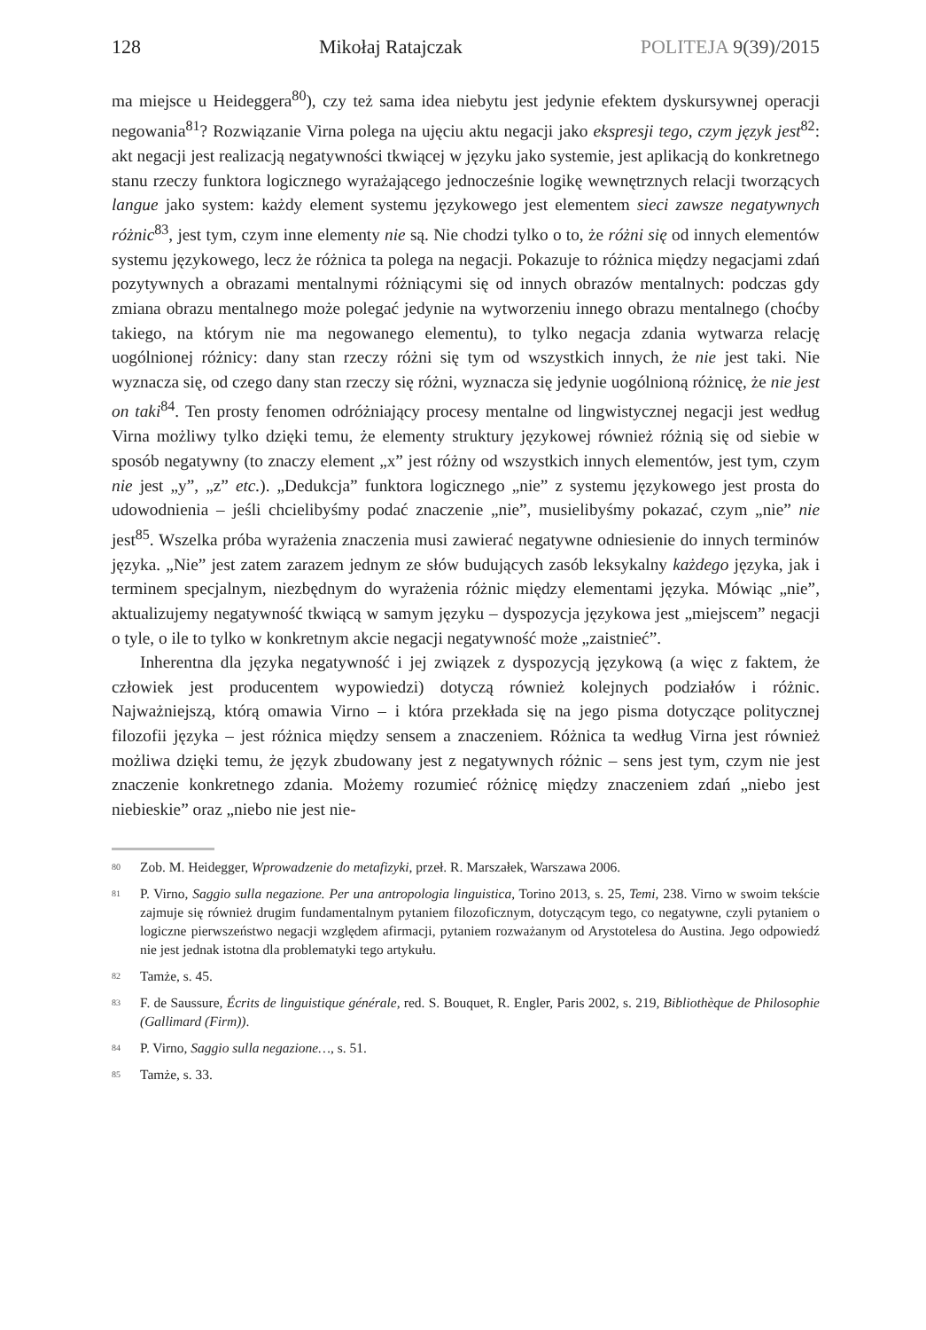128 Mikołaj Ratajczak POLITEJA 9(39)/2015
ma miejsce u Heideggera<sup>80</sup>), czy też sama idea niebytu jest jedynie efektem dyskursywnej operacji negowania<sup>81</sup>? Rozwiązanie Virna polega na ujęciu aktu negacji jako ekspresji tego, czym język jest<sup>82</sup>: akt negacji jest realizacją negatywności tkwiącej w języku jako systemie, jest aplikacją do konkretnego stanu rzeczy funktora logicznego wyrażającego jednocześnie logikę wewnętrznych relacji tworzących langue jako system: każdy element systemu językowego jest elementem sieci zawsze negatywnych różnic<sup>83</sup>, jest tym, czym inne elementy nie są. Nie chodzi tylko o to, że różni się od innych elementów systemu językowego, lecz że różnica ta polega na negacji. Pokazuje to różnica między negacjami zdań pozytywnych a obrazami mentalnymi różniącymi się od innych obrazów mentalnych: podczas gdy zmiana obrazu mentalnego może polegać jedynie na wytworzeniu innego obrazu mentalnego (choćby takiego, na którym nie ma negowanego elementu), to tylko negacja zdania wytwarza relację uogólnionej różnicy: dany stan rzeczy różni się tym od wszystkich innych, że nie jest taki. Nie wyznacza się, od czego dany stan rzeczy się różni, wyznacza się jedynie uogólnioną różnicę, że nie jest on taki<sup>84</sup>. Ten prosty fenomen odróżniający procesy mentalne od lingwistycznej negacji jest według Virna możliwy tylko dzięki temu, że elementy struktury językowej również różnią się od siebie w sposób negatywny (to znaczy element „x” jest różny od wszystkich innych elementów, jest tym, czym nie jest „y”, „z” etc.). „Dedukcja” funktora logicznego „nie” z systemu językowego jest prosta do udowodnienia – jeśli chcielibyśmy podać znaczenie „nie”, musielibyśmy pokazać, czym „nie” nie jest<sup>85</sup>. Wszelka próba wyrażenia znaczenia musi zawierać negatywne odniesienie do innych terminów języka. „Nie” jest zatem zarazem jednym ze słów budujących zasób leksykalny każdego języka, jak i terminem specjalnym, niezbędnym do wyrażenia różnic między elementami języka. Mówiąc „nie”, aktualizujemy negatywność tkwiącą w samym języku – dyspozycja językowa jest „miejscem” negacji o tyle, o ile to tylko w konkretnym akcie negacji negatywność może „zaistnieć”.
Inherentna dla języka negatywność i jej związek z dyspozycją językową (a więc z faktem, że człowiek jest producentem wypowiedzi) dotyczą również kolejnych podziałów i różnic. Najważniejszą, którą omawia Virno – i która przekłada się na jego pisma dotyczące politycznej filozofii języka – jest różnica między sensem a znaczeniem. Różnica ta według Virna jest również możliwa dzięki temu, że język zbudowany jest z negatywnych różnic – sens jest tym, czym nie jest znaczenie konkretnego zdania. Możemy rozumieć różnicę między znaczeniem zdań „niebo jest niebieskie” oraz „niebo nie jest nie-
<sup>80</sup> Zob. M. Heidegger, Wprowadzenie do metafizyki, przeł. R. Marszałek, Warszawa 2006.
<sup>81</sup> P. Virno, Saggio sulla negazione. Per una antropologia linguistica, Torino 2013, s. 25, Temi, 238. Virno w swoim tekście zajmuje się również drugim fundamentalnym pytaniem filozoficznym, dotyczącym tego, co negatywne, czyli pytaniem o logiczne pierwszeństwo negacji względem afirmacji, pytaniem rozważanym od Arystotelesa do Austina. Jego odpowiedź nie jest jednak istotna dla problematyki tego artykułu.
<sup>82</sup> Tamże, s. 45.
<sup>83</sup> F. de Saussure, Écrits de linguistique générale, red. S. Bouquet, R. Engler, Paris 2002, s. 219, Bibliothèque de Philosophie (Gallimard (Firm)).
<sup>84</sup> P. Virno, Saggio sulla negazione…, s. 51.
<sup>85</sup> Tamże, s. 33.